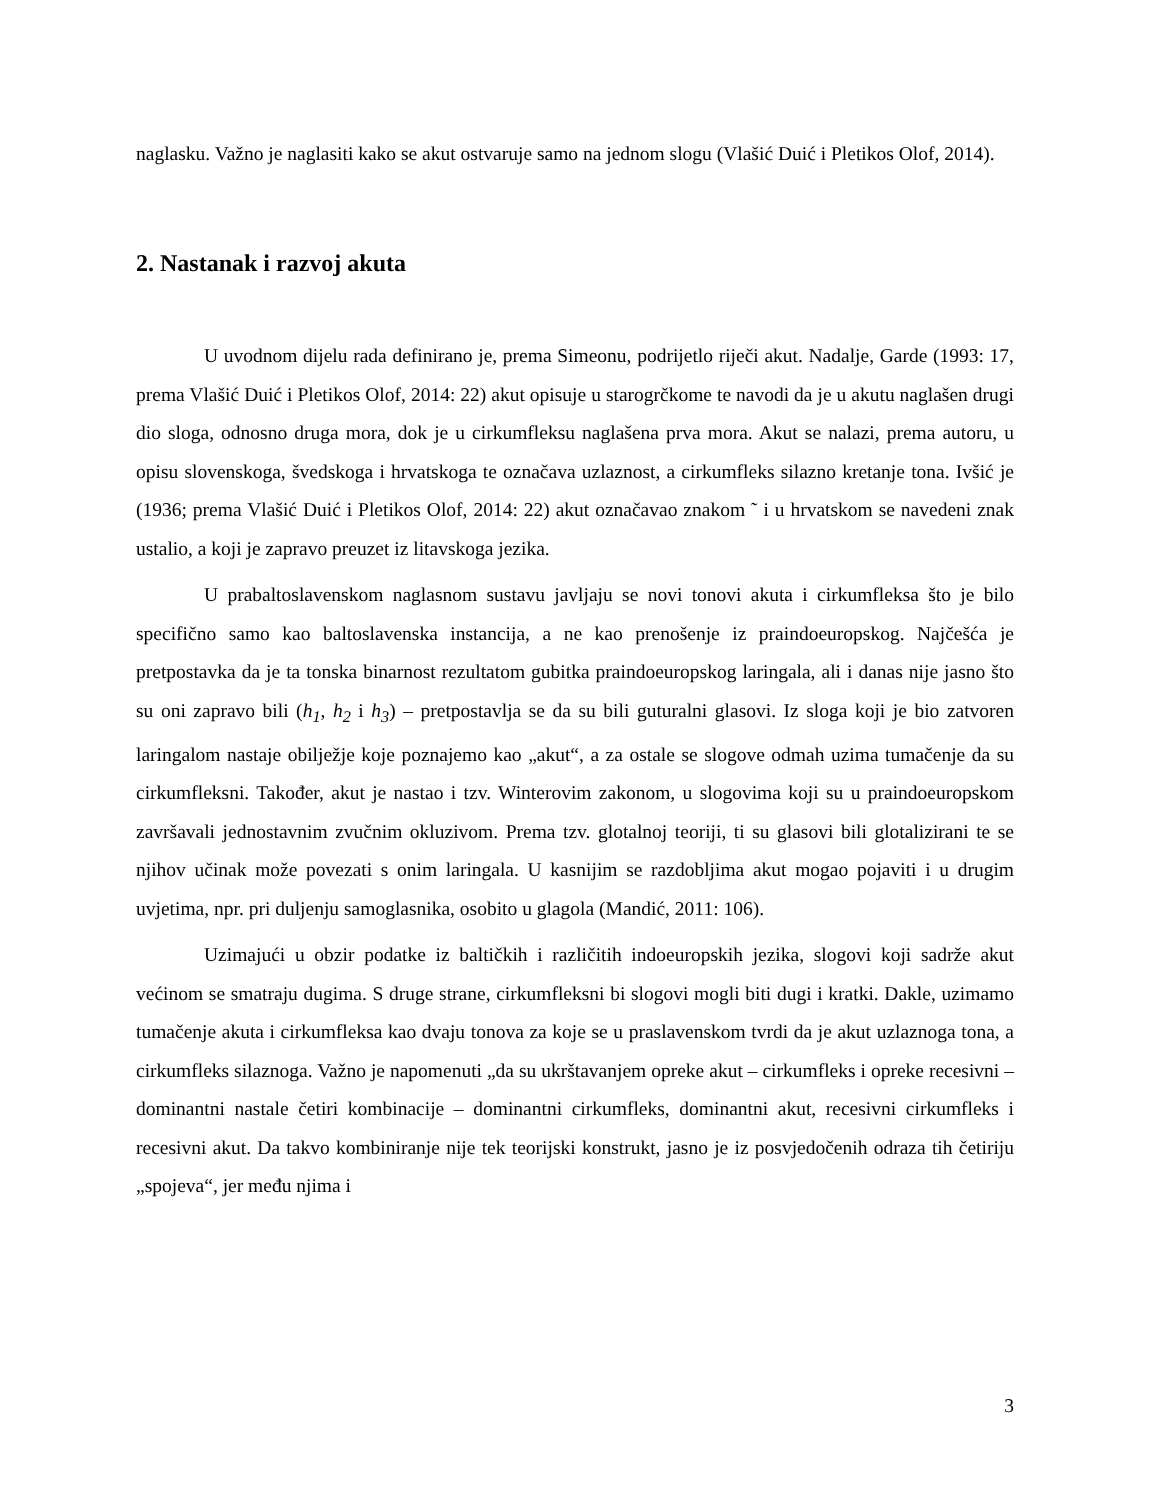naglasku. Važno je naglasiti kako se akut ostvaruje samo na jednom slogu (Vlašić Duić i Pletikos Olof, 2014).
2. Nastanak i razvoj akuta
U uvodnom dijelu rada definirano je, prema Simeonu, podrijetlo riječi akut. Nadalje, Garde (1993: 17, prema Vlašić Duić i Pletikos Olof, 2014: 22) akut opisuje u starogrčkome te navodi da je u akutu naglašen drugi dio sloga, odnosno druga mora, dok je u cirkumfleksu naglašena prva mora. Akut se nalazi, prema autoru, u opisu slovenskoga, švedskoga i hrvatskoga te označava uzlaznost, a cirkumfleks silazno kretanje tona. Ivšić je (1936; prema Vlašić Duić i Pletikos Olof, 2014: 22) akut označavao znakom ˜ i u hrvatskom se navedeni znak ustalio, a koji je zapravo preuzet iz litavskoga jezika.
U prabaltoslavenskom naglasnom sustavu javljaju se novi tonovi akuta i cirkumfleksa što je bilo specifično samo kao baltoslavenska instancija, a ne kao prenošenje iz praindoeuropskog. Najčešća je pretpostavka da je ta tonska binarnost rezultatom gubitka praindoeuropskog laringala, ali i danas nije jasno što su oni zapravo bili (h<sub>1</sub>, h<sub>2</sub> i h<sub>3</sub>) – pretpostavlja se da su bili guturalni glasovi. Iz sloga koji je bio zatvoren laringalom nastaje obilježje koje poznajemo kao „akut“, a za ostale se slogove odmah uzima tumačenje da su cirkumfleksni. Također, akut je nastao i tzv. Winterovim zakonom, u slogovima koji su u praindoeuropskom završavali jednostavnim zvučnim okluzivom. Prema tzv. glotalnoj teoriji, ti su glasovi bili glotalizirani te se njihov učinak može povezati s onim laringala. U kasnijim se razdobljima akut mogao pojaviti i u drugim uvjetima, npr. pri duljenju samoglasnika, osobito u glagola (Mandić, 2011: 106).
Uzimajući u obzir podatke iz baltičkih i različitih indoeuropskih jezika, slogovi koji sadrže akut većinom se smatraju dugima. S druge strane, cirkumfleksni bi slogovi mogli biti dugi i kratki. Dakle, uzimamo tumačenje akuta i cirkumfleksa kao dvaju tonova za koje se u praslavenskom tvrdi da je akut uzlaznoga tona, a cirkumfleks silaznoga. Važno je napomenuti „da su ukrštavanjem opreke akut – cirkumfleks i opreke recesivni – dominantni nastale četiri kombinacije – dominantni cirkumfleks, dominantni akut, recesivni cirkumfleks i recesivni akut. Da takvo kombiniranje nije tek teorijski konstrukt, jasno je iz posvjedočenih odraza tih četiriju „spojeva“, jer među njima i
3